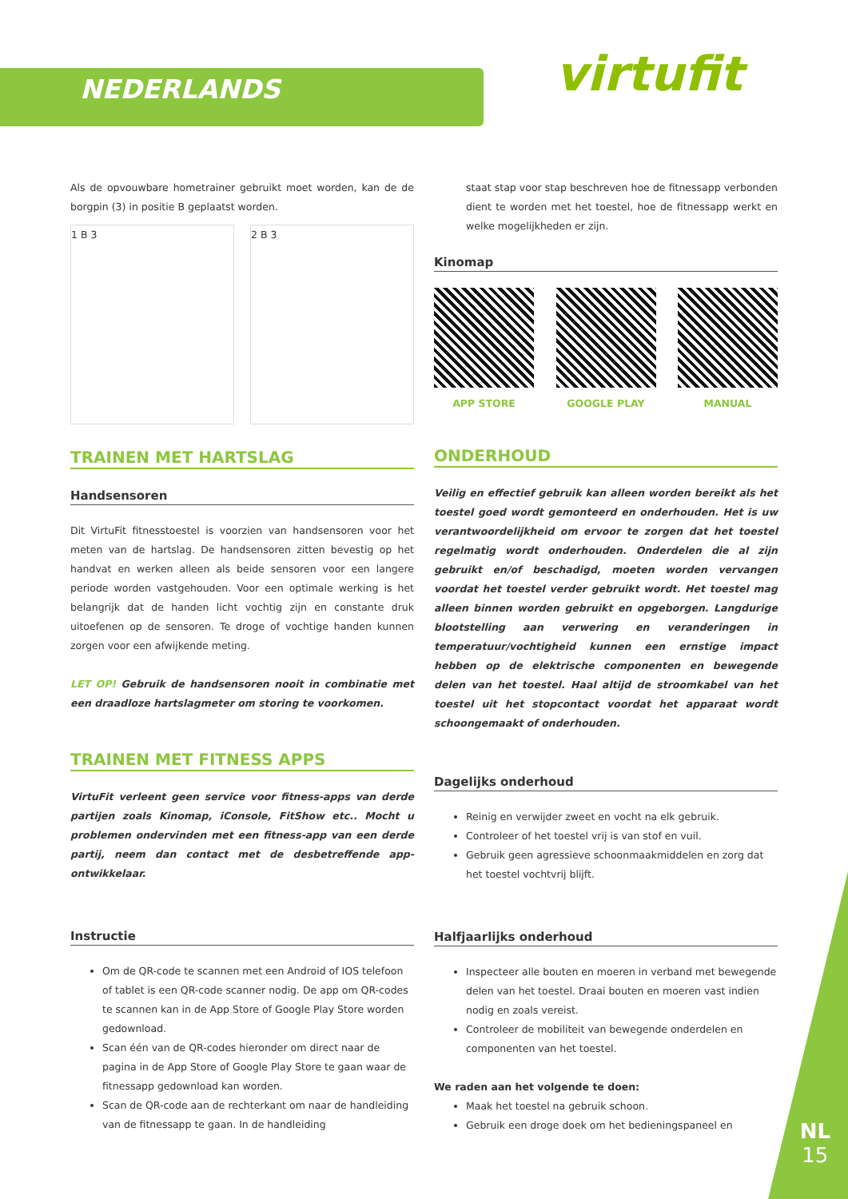NEDERLANDS virtufit
Als de opvouwbare hometrainer gebruikt moet worden, kan de de borgpin (3) in positie B geplaatst worden.
1 B 3 2 B 3
TRAINEN MET HARTSLAG
Handsensoren
Dit VirtuFit fitnesstoestel is voorzien van handsensoren voor het meten van de hartslag. De handsensoren zitten bevestig op het handvat en werken alleen als beide sensoren voor een langere periode worden vastgehouden. Voor een optimale werking is het belangrijk dat de handen licht vochtig zijn en constante druk uitoefenen op de sensoren. Te droge of vochtige handen kunnen zorgen voor een afwijkende meting.
LET OP! Gebruik de handsensoren nooit in combinatie met een draadloze hartslagmeter om storing te voorkomen.
TRAINEN MET FITNESS APPS
VirtuFit verleent geen service voor fitness-apps van derde partijen zoals Kinomap, iConsole, FitShow etc.. Mocht u problemen ondervinden met een fitness-app van een derde partij, neem dan contact met de desbetreffende app-ontwikkelaar.
Instructie
Om de QR-code te scannen met een Android of IOS telefoon of tablet is een QR-code scanner nodig. De app om QR-codes te scannen kan in de App Store of Google Play Store worden gedownload.
Scan één van de QR-codes hieronder om direct naar de pagina in de App Store of Google Play Store te gaan waar de fitnessapp gedownload kan worden.
Scan de QR-code aan de rechterkant om naar de handleiding van de fitnessapp te gaan. In de handleiding
staat stap voor stap beschreven hoe de fitnessapp verbonden dient te worden met het toestel, hoe de fitnessapp werkt en welke mogelijkheden er zijn.
Kinomap
APP STORE GOOGLE PLAY MANUAL
ONDERHOUD
Veilig en effectief gebruik kan alleen worden bereikt als het toestel goed wordt gemonteerd en onderhouden. Het is uw verantwoordelijkheid om ervoor te zorgen dat het toestel regelmatig wordt onderhouden. Onderdelen die al zijn gebruikt en/of beschadigd, moeten worden vervangen voordat het toestel verder gebruikt wordt. Het toestel mag alleen binnen worden gebruikt en opgeborgen. Langdurige blootstelling aan verwering en veranderingen in temperatuur/vochtigheid kunnen een ernstige impact hebben op de elektrische componenten en bewegende delen van het toestel. Haal altijd de stroomkabel van het toestel uit het stopcontact voordat het apparaat wordt schoongemaakt of onderhouden.
Dagelijks onderhoud
Reinig en verwijder zweet en vocht na elk gebruik.
Controleer of het toestel vrij is van stof en vuil.
Gebruik geen agressieve schoonmaakmiddelen en zorg dat het toestel vochtvrij blijft.
Halfjaarlijks onderhoud
Inspecteer alle bouten en moeren in verband met bewegende delen van het toestel. Draai bouten en moeren vast indien nodig en zoals vereist.
Controleer de mobiliteit van bewegende onderdelen en componenten van het toestel.
We raden aan het volgende te doen:
Maak het toestel na gebruik schoon.
Gebruik een droge doek om het bedieningspaneel en
NL
15